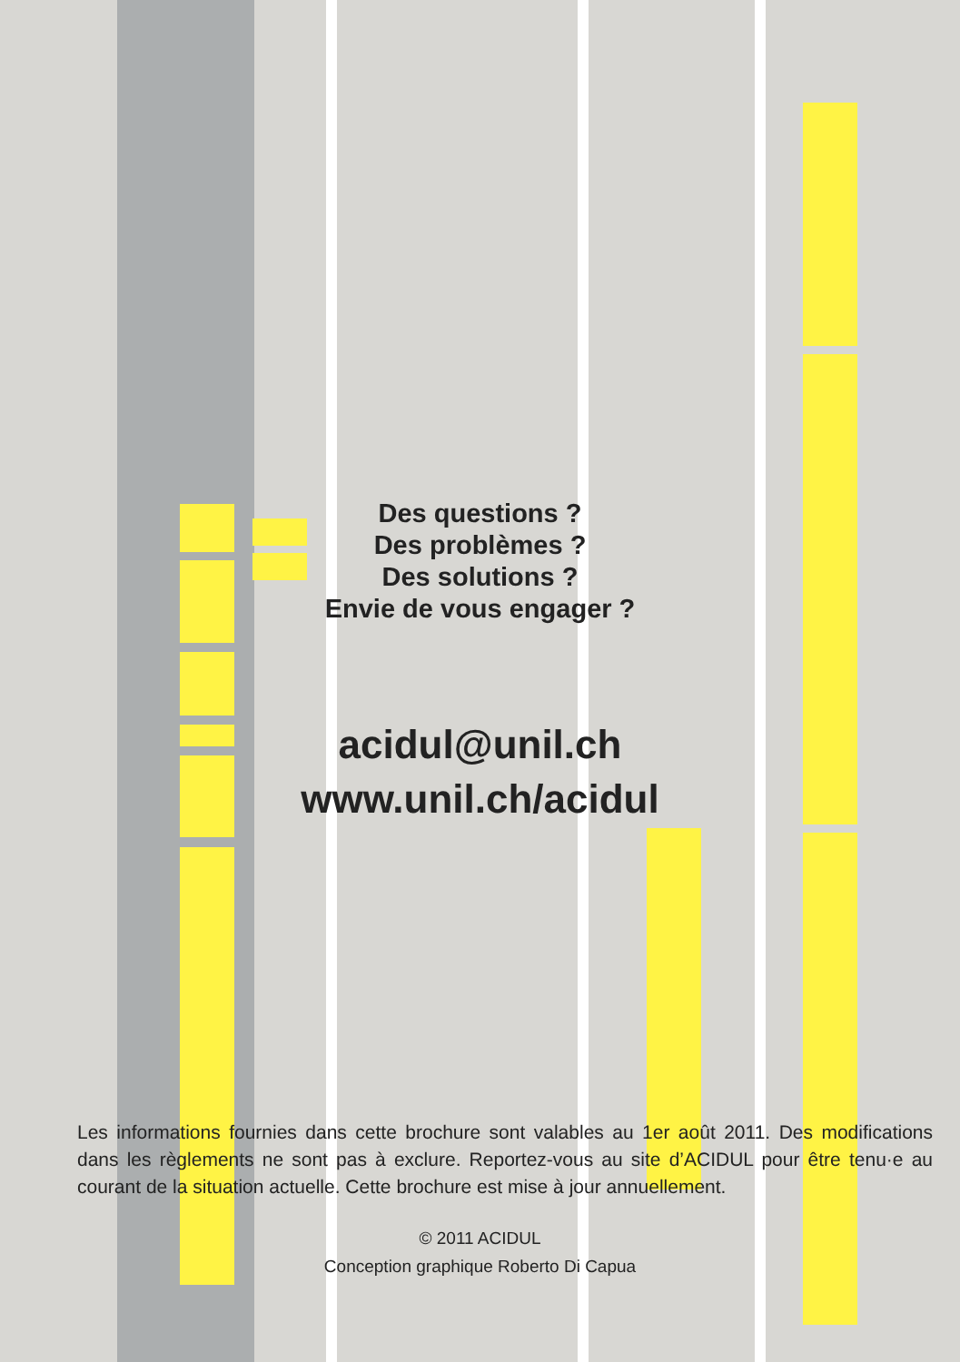Des questions ?
Des problèmes ?
Des solutions ?
Envie de vous engager ?
acidul@unil.ch
www.unil.ch/acidul
Les informations fournies dans cette brochure sont valables au 1er août 2011. Des modifications dans les règlements ne sont pas à exclure. Reportez-vous au site d’ACIDUL pour être tenu·e au courant de la situation actuelle. Cette brochure est mise à jour annuellement.
© 2011 ACIDUL
Conception graphique Roberto Di Capua